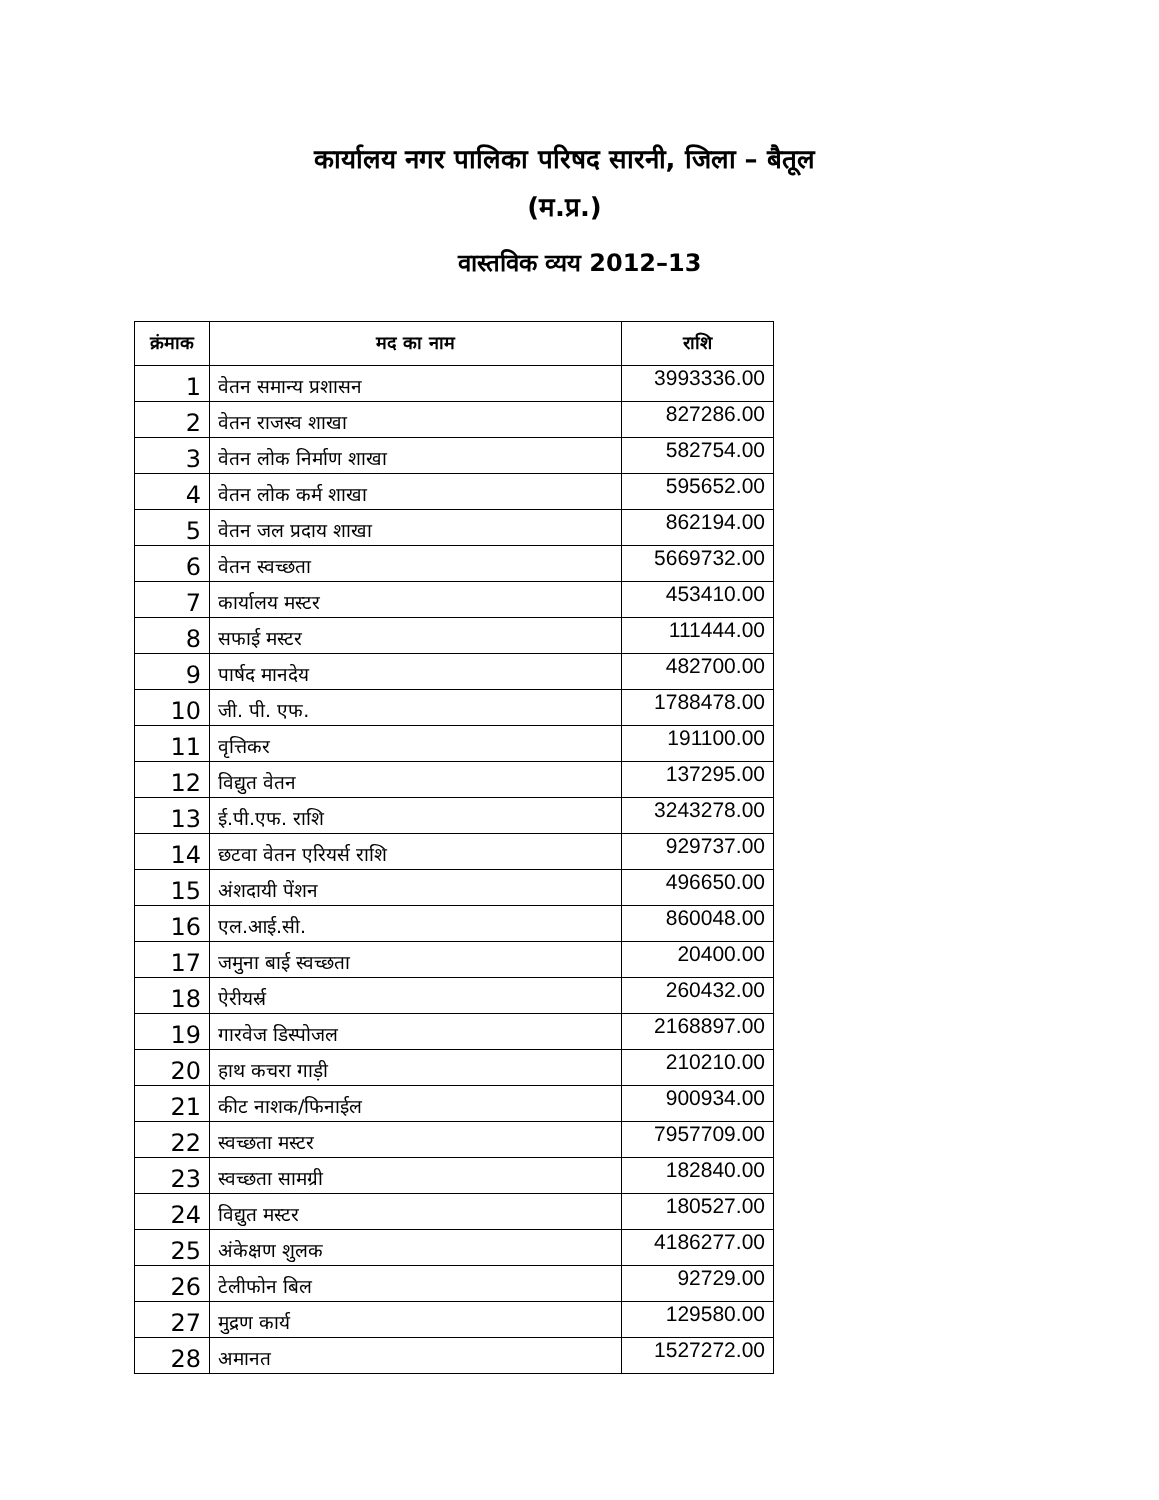कार्यालय नगर पालिका परिषद सारनी, जिला – बैतूल
(म.प्र.)
वास्तविक व्यय 2012–13
| क्रंमाक | मद का नाम | राशि |
| --- | --- | --- |
| 1 | वेतन समान्य प्रशासन | 3993336.00 |
| 2 | वेतन राजस्व शाखा | 827286.00 |
| 3 | वेतन लोक निर्माण शाखा | 582754.00 |
| 4 | वेतन लोक कर्म शाखा | 595652.00 |
| 5 | वेतन जल प्रदाय शाखा | 862194.00 |
| 6 | वेतन स्वच्छता | 5669732.00 |
| 7 | कार्यालय मस्टर | 453410.00 |
| 8 | सफाई मस्टर | 111444.00 |
| 9 | पार्षद मानदेय | 482700.00 |
| 10 | जी. पी. एफ. | 1788478.00 |
| 11 | वृत्तिकर | 191100.00 |
| 12 | विद्युत वेतन | 137295.00 |
| 13 | ई.पी.एफ. राशि | 3243278.00 |
| 14 | छटवा वेतन एरियर्स राशि | 929737.00 |
| 15 | अंशदायी पेंशन | 496650.00 |
| 16 | एल.आई.सी. | 860048.00 |
| 17 | जमुना बाई स्वच्छता | 20400.00 |
| 18 | ऐरीयर्स्र | 260432.00 |
| 19 | गारवेज डिस्पोजल | 2168897.00 |
| 20 | हाथ कचरा गाड़ी | 210210.00 |
| 21 | कीट नाशक/फिनाईल | 900934.00 |
| 22 | स्वच्छता मस्टर | 7957709.00 |
| 23 | स्वच्छता सामग्री | 182840.00 |
| 24 | विद्युत मस्टर | 180527.00 |
| 25 | अंकेक्षण शुलक | 4186277.00 |
| 26 | टेलीफोन बिल | 92729.00 |
| 27 | मुद्रण कार्य | 129580.00 |
| 28 | अमानत | 1527272.00 |